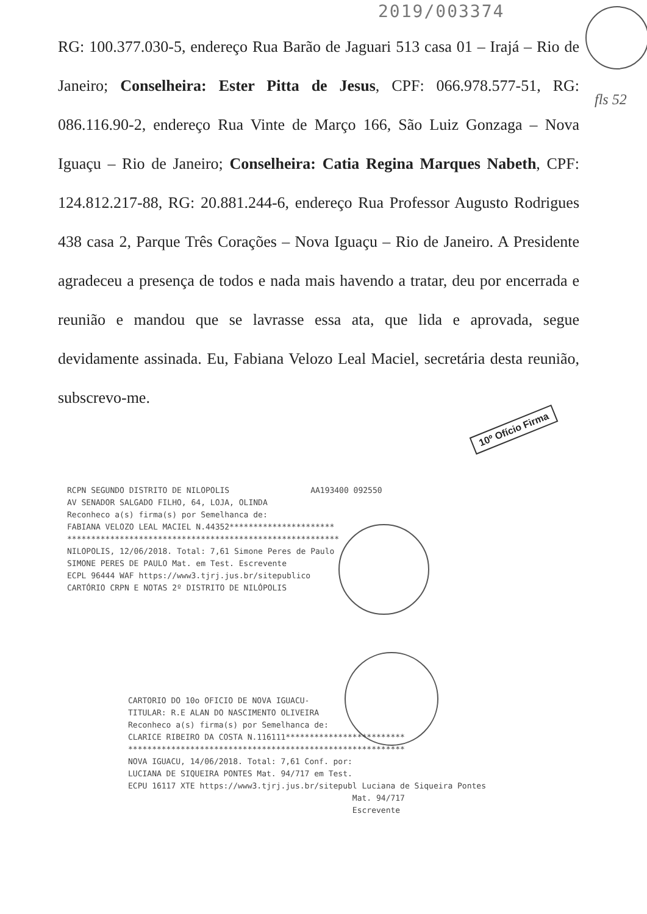2019/003374
RG: 100.377.030-5, endereço Rua Barão de Jaguari 513 casa 01 – Irajá – Rio de Janeiro; Conselheira: Ester Pitta de Jesus, CPF: 066.978.577-51, RG: 086.116.90-2, endereço Rua Vinte de Março 166, São Luiz Gonzaga – Nova Iguaçu – Rio de Janeiro; Conselheira: Catia Regina Marques Nabeth, CPF: 124.812.217-88, RG: 20.881.244-6, endereço Rua Professor Augusto Rodrigues 438 casa 2, Parque Três Corações – Nova Iguaçu – Rio de Janeiro. A Presidente agradeceu a presença de todos e nada mais havendo a tratar, deu por encerrada e reunião e mandou que se lavrasse essa ata, que lida e aprovada, segue devidamente assinada. Eu, Fabiana Velozo Leal Maciel, secretária desta reunião, subscrevo-me.
fls 52
10º Ofício Firma
RCPN SEGUNDO DISTRITO DE NILOPOLIS AA193400 092550
AV SENADOR SALGADO FILHO, 64, LOJA, OLINDA
Reconheco a(s) firma(s) por Semelhanca de:
FABIANA VELOZO LEAL MACIEL N.44352**********************
*********************************************************
NILOPOLIS, 12/06/2018. Total: 7,61 Simone Peres de Paulo
SIMONE PERES DE PAULO Mat. em Test. Escrevente
ECPL 96444 WAF https://www3.tjrj.jus.br/sitepublico
CARTÓRIO CRPN E NOTAS 2º DISTRITO DE NILÓPOLIS
CARTORIO DO 10o OFICIO DE NOVA IGUACU-
TITULAR: R.E ALAN DO NASCIMENTO OLIVEIRA
Reconheco a(s) firma(s) por Semelhanca de:
CLARICE RIBEIRO DA COSTA N.116111*************************
**********************************************************
NOVA IGUACU, 14/06/2018. Total: 7,61 Conf. por:
LUCIANA DE SIQUEIRA PONTES Mat. 94/717 em Test.
ECPU 16117 XTE https://www3.tjrj.jus.br/sitepubl Luciana de Siqueira Pontes
Mat. 94/717
Escrevente